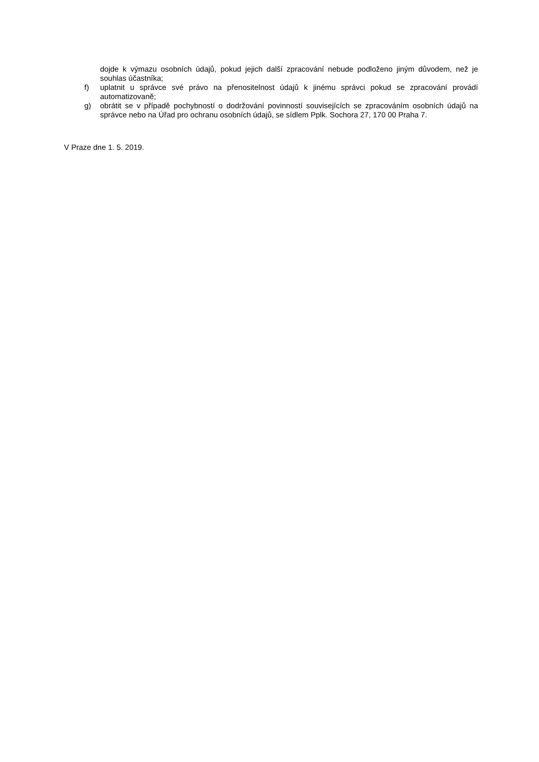dojde k výmazu osobních údajů, pokud jejich další zpracování nebude podloženo jiným důvodem, než je souhlas účastníka;
f) uplatnit u správce své právo na přenositelnost údajů k jinému správci pokud se zpracování provádí automatizovaně;
g) obrátit se v případě pochybností o dodržování povinností souvisejících se zpracováním osobních údajů na správce nebo na Úřad pro ochranu osobních údajů, se sídlem Pplk. Sochora 27, 170 00 Praha 7.
V Praze dne 1. 5. 2019.